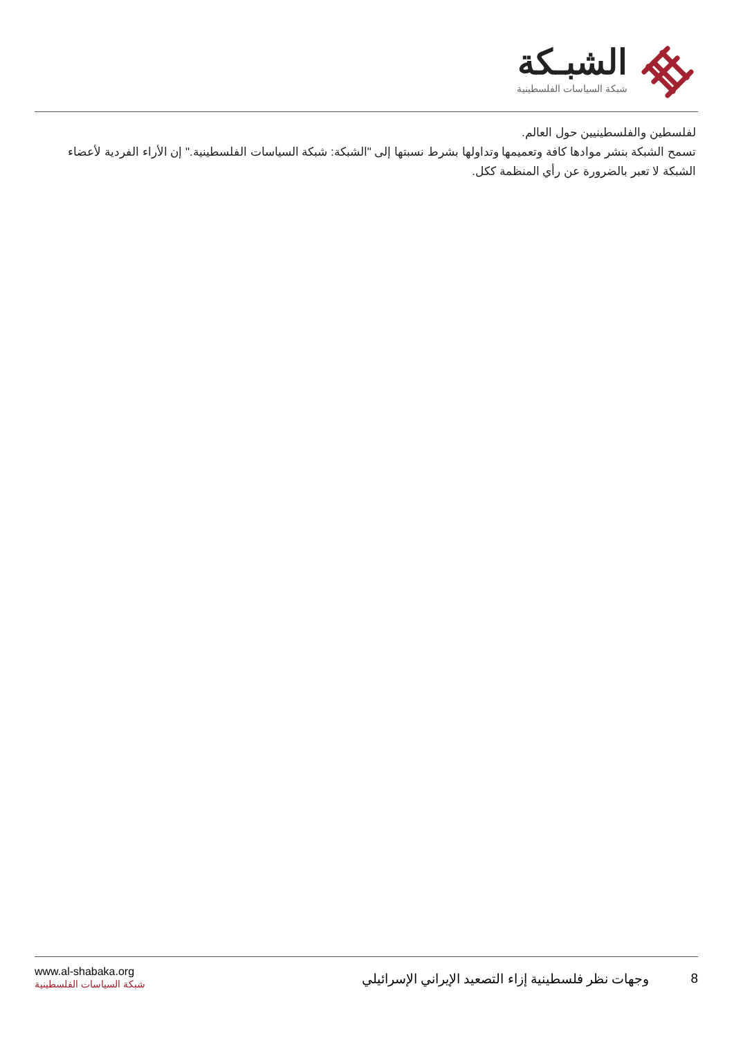الشبـكة
شبكة السياسات الفلسطينية
لفلسطين والفلسطينيين حول العالم.
تسمح الشبكة بنشر موادها كافة وتعميمها وتداولها بشرط نسبتها إلى "الشبكة: شبكة السياسات الفلسطينية." إن الأراء الفردية لأعضاء الشبكة لا تعبر بالضرورة عن رأي المنظمة ككل.
www.al-shabaka.org
شبكة السياسات الفلسطينية
8 وجهات نظر فلسطينية إزاء التصعيد الإيراني الإسرائيلي